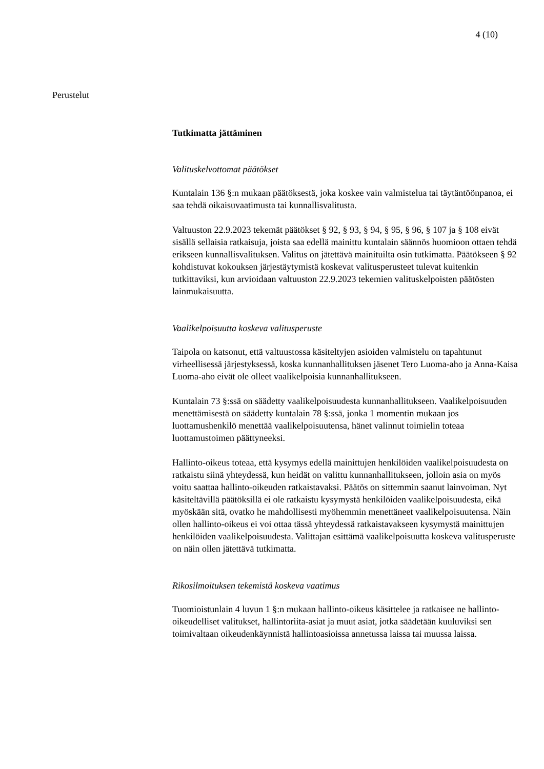4 (10)
Perustelut
Tutkimatta jättäminen
Valituskelvottomat päätökset
Kuntalain 136 §:n mukaan päätöksestä, joka koskee vain valmistelua tai täytäntöönpanoa, ei saa tehdä oikaisuvaatimusta tai kunnallisvalitusta.
Valtuuston 22.9.2023 tekemät päätökset § 92, § 93, § 94, § 95, § 96, § 107 ja § 108 eivät sisällä sellaisia ratkaisuja, joista saa edellä mainittu kuntalain säännös huomioon ottaen tehdä erikseen kunnallisvalituksen. Valitus on jätettävä mainituilta osin tutkimatta. Päätökseen § 92 kohdistuvat kokouksen järjestäytymistä koskevat valitusperusteet tulevat kuitenkin tutkittaviksi, kun arvioidaan valtuuston 22.9.2023 tekemien valituskelpoisten päätösten lainmukaisuutta.
Vaalikelpoisuutta koskeva valitusperuste
Taipola on katsonut, että valtuustossa käsiteltyjen asioiden valmistelu on tapahtunut virheellisessä järjestyksessä, koska kunnanhallituksen jäsenet Tero Luoma-aho ja Anna-Kaisa Luoma-aho eivät ole olleet vaalikelpoisia kunnanhallitukseen.
Kuntalain 73 §:ssä on säädetty vaalikelpoisuudesta kunnanhallitukseen. Vaalikelpoisuuden menettämisestä on säädetty kuntalain 78 §:ssä, jonka 1 momentin mukaan jos luottamushenkilö menettää vaalikelpoisuutensa, hänet valinnut toimielin toteaa luottamustoimen päättyneeksi.
Hallinto-oikeus toteaa, että kysymys edellä mainittujen henkilöiden vaalikelpoisuudesta on ratkaistu siinä yhteydessä, kun heidät on valittu kunnanhallitukseen, jolloin asia on myös voitu saattaa hallinto-oikeuden ratkaistavaksi. Päätös on sittemmin saanut lainvoiman. Nyt käsiteltävillä päätöksillä ei ole ratkaistu kysymystä henkilöiden vaalikelpoisuudesta, eikä myöskään sitä, ovatko he mahdollisesti myöhemmin menettäneet vaalikelpoisuutensa. Näin ollen hallinto-oikeus ei voi ottaa tässä yhteydessä ratkaistavakseen kysymystä mainittujen henkilöiden vaalikelpoisuudesta. Valittajan esittämä vaalikelpoisuutta koskeva valitusperuste on näin ollen jätettävä tutkimatta.
Rikosilmoituksen tekemistä koskeva vaatimus
Tuomioistunlain 4 luvun 1 §:n mukaan hallinto-oikeus käsittelee ja ratkaisee ne hallinto-oikeudelliset valitukset, hallintoriita-asiat ja muut asiat, jotka säädetään kuuluviksi sen toimivaltaan oikeudenkäynnistä hallintoasioissa annetussa laissa tai muussa laissa.